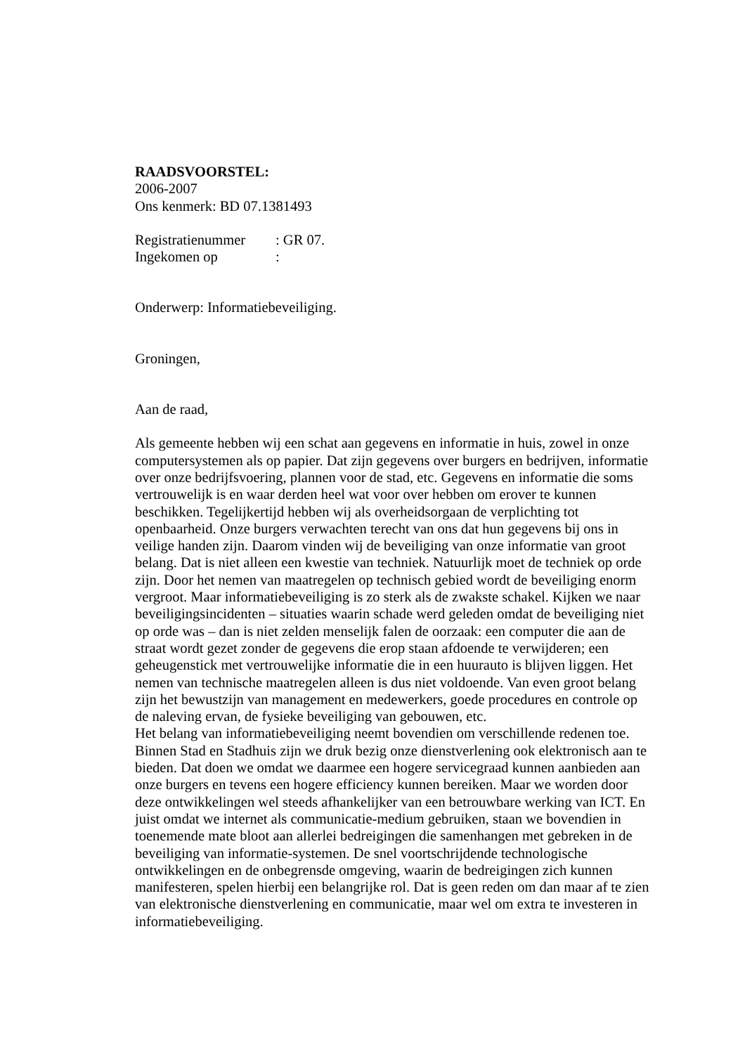RAADSVOORSTEL:
2006-2007
Ons kenmerk: BD 07.1381493
Registratienummer: GR 07.
Ingekomen op:
Onderwerp: Informatiebeveiliging.
Groningen,
Aan de raad,
Als gemeente hebben wij een schat aan gegevens en informatie in huis, zowel in onze computersystemen als op papier. Dat zijn gegevens over burgers en bedrijven, informatie over onze bedrijfsvoering, plannen voor de stad, etc. Gegevens en informatie die soms vertrouwelijk is en waar derden heel wat voor over hebben om erover te kunnen beschikken. Tegelijkertijd hebben wij als overheidsorgaan de verplichting tot openbaarheid. Onze burgers verwachten terecht van ons dat hun gegevens bij ons in veilige handen zijn. Daarom vinden wij de beveiliging van onze informatie van groot belang. Dat is niet alleen een kwestie van techniek. Natuurlijk moet de techniek op orde zijn. Door het nemen van maatregelen op technisch gebied wordt de beveiliging enorm vergroot. Maar informatiebeveiliging is zo sterk als de zwakste schakel. Kijken we naar beveiligingsincidenten – situaties waarin schade werd geleden omdat de beveiliging niet op orde was – dan is niet zelden menselijk falen de oorzaak: een computer die aan de straat wordt gezet zonder de gegevens die erop staan afdoende te verwijderen; een geheugenstick met vertrouwelijke informatie die in een huurauto is blijven liggen. Het nemen van technische maatregelen alleen is dus niet voldoende. Van even groot belang zijn het bewustzijn van management en medewerkers, goede procedures en controle op de naleving ervan, de fysieke beveiliging van gebouwen, etc.
Het belang van informatiebeveiliging neemt bovendien om verschillende redenen toe. Binnen Stad en Stadhuis zijn we druk bezig onze dienstverlening ook elektronisch aan te bieden. Dat doen we omdat we daarmee een hogere servicegraad kunnen aanbieden aan onze burgers en tevens een hogere efficiency kunnen bereiken. Maar we worden door deze ontwikkelingen wel steeds afhankelijker van een betrouwbare werking van ICT. En juist omdat we internet als communicatie-medium gebruiken, staan we bovendien in toenemende mate bloot aan allerlei bedreigingen die samenhangen met gebreken in de beveiliging van informatie-systemen. De snel voortschrijdende technologische ontwikkelingen en de onbegrensde omgeving, waarin de bedreigingen zich kunnen manifesteren, spelen hierbij een belangrijke rol. Dat is geen reden om dan maar af te zien van elektronische dienstverlening en communicatie, maar wel om extra te investeren in informatiebeveiliging.